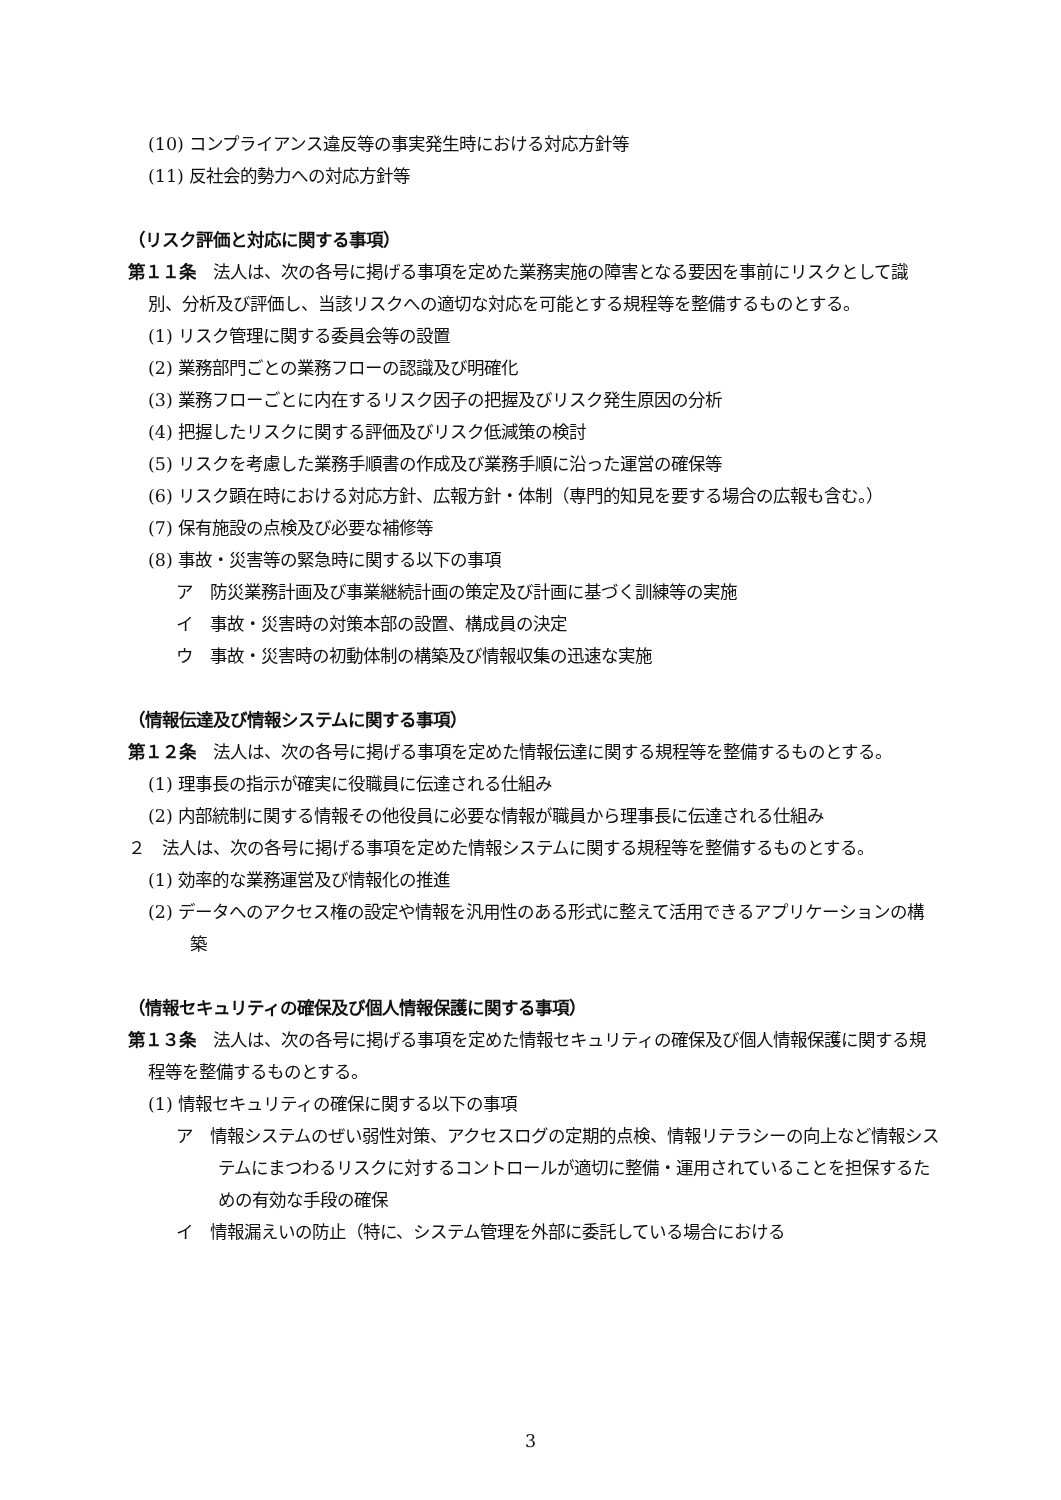(10) コンプライアンス違反等の事実発生時における対応方針等
(11) 反社会的勢力への対応方針等
（リスク評価と対応に関する事項）
第１１条　法人は、次の各号に掲げる事項を定めた業務実施の障害となる要因を事前にリスクとして識別、分析及び評価し、当該リスクへの適切な対応を可能とする規程等を整備するものとする。
(1) リスク管理に関する委員会等の設置
(2) 業務部門ごとの業務フローの認識及び明確化
(3) 業務フローごとに内在するリスク因子の把握及びリスク発生原因の分析
(4) 把握したリスクに関する評価及びリスク低減策の検討
(5) リスクを考慮した業務手順書の作成及び業務手順に沿った運営の確保等
(6) リスク顕在時における対応方針、広報方針・体制（専門的知見を要する場合の広報も含む。）
(7) 保有施設の点検及び必要な補修等
(8) 事故・災害等の緊急時に関する以下の事項
ア　防災業務計画及び事業継続計画の策定及び計画に基づく訓練等の実施
イ　事故・災害時の対策本部の設置、構成員の決定
ウ　事故・災害時の初動体制の構築及び情報収集の迅速な実施
（情報伝達及び情報システムに関する事項）
第１２条　法人は、次の各号に掲げる事項を定めた情報伝達に関する規程等を整備するものとする。
(1) 理事長の指示が確実に役職員に伝達される仕組み
(2) 内部統制に関する情報その他役員に必要な情報が職員から理事長に伝達される仕組み
２　法人は、次の各号に掲げる事項を定めた情報システムに関する規程等を整備するものとする。
(1) 効率的な業務運営及び情報化の推進
(2) データへのアクセス権の設定や情報を汎用性のある形式に整えて活用できるアプリケーションの構築
（情報セキュリティの確保及び個人情報保護に関する事項）
第１３条　法人は、次の各号に掲げる事項を定めた情報セキュリティの確保及び個人情報保護に関する規程等を整備するものとする。
(1) 情報セキュリティの確保に関する以下の事項
ア　情報システムのぜい弱性対策、アクセスログの定期的点検、情報リテラシーの向上など情報システムにまつわるリスクに対するコントロールが適切に整備・運用されていることを担保するための有効な手段の確保
イ　情報漏えいの防止（特に、システム管理を外部に委託している場合における
3